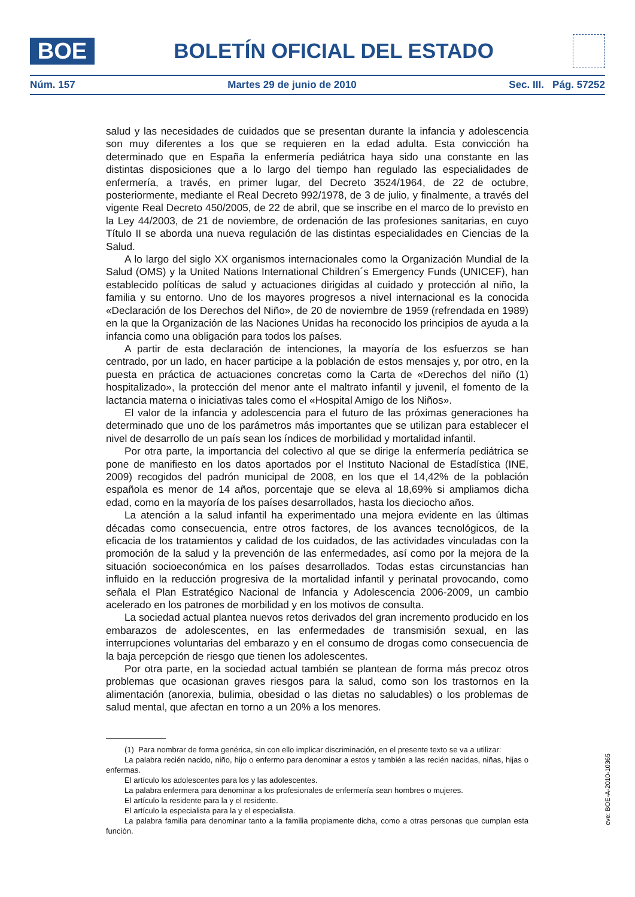BOE
BOLETÍN OFICIAL DEL ESTADO
Núm. 157 Martes 29 de junio de 2010 Sec. III. Pág. 57252
salud y las necesidades de cuidados que se presentan durante la infancia y adolescencia son muy diferentes a los que se requieren en la edad adulta. Esta convicción ha determinado que en España la enfermería pediátrica haya sido una constante en las distintas disposiciones que a lo largo del tiempo han regulado las especialidades de enfermería, a través, en primer lugar, del Decreto 3524/1964, de 22 de octubre, posteriormente, mediante el Real Decreto 992/1978, de 3 de julio, y finalmente, a través del vigente Real Decreto 450/2005, de 22 de abril, que se inscribe en el marco de lo previsto en la Ley 44/2003, de 21 de noviembre, de ordenación de las profesiones sanitarias, en cuyo Título II se aborda una nueva regulación de las distintas especialidades en Ciencias de la Salud.
A lo largo del siglo XX organismos internacionales como la Organización Mundial de la Salud (OMS) y la United Nations International Children´s Emergency Funds (UNICEF), han establecido políticas de salud y actuaciones dirigidas al cuidado y protección al niño, la familia y su entorno. Uno de los mayores progresos a nivel internacional es la conocida «Declaración de los Derechos del Niño», de 20 de noviembre de 1959 (refrendada en 1989) en la que la Organización de las Naciones Unidas ha reconocido los principios de ayuda a la infancia como una obligación para todos los países.
A partir de esta declaración de intenciones, la mayoría de los esfuerzos se han centrado, por un lado, en hacer participe a la población de estos mensajes y, por otro, en la puesta en práctica de actuaciones concretas como la Carta de «Derechos del niño (1) hospitalizado», la protección del menor ante el maltrato infantil y juvenil, el fomento de la lactancia materna o iniciativas tales como el «Hospital Amigo de los Niños».
El valor de la infancia y adolescencia para el futuro de las próximas generaciones ha determinado que uno de los parámetros más importantes que se utilizan para establecer el nivel de desarrollo de un país sean los índices de morbilidad y mortalidad infantil.
Por otra parte, la importancia del colectivo al que se dirige la enfermería pediátrica se pone de manifiesto en los datos aportados por el Instituto Nacional de Estadística (INE, 2009) recogidos del padrón municipal de 2008, en los que el 14,42% de la población española es menor de 14 años, porcentaje que se eleva al 18,69% si ampliamos dicha edad, como en la mayoría de los países desarrollados, hasta los dieciocho años.
La atención a la salud infantil ha experimentado una mejora evidente en las últimas décadas como consecuencia, entre otros factores, de los avances tecnológicos, de la eficacia de los tratamientos y calidad de los cuidados, de las actividades vinculadas con la promoción de la salud y la prevención de las enfermedades, así como por la mejora de la situación socioeconómica en los países desarrollados. Todas estas circunstancias han influido en la reducción progresiva de la mortalidad infantil y perinatal provocando, como señala el Plan Estratégico Nacional de Infancia y Adolescencia 2006-2009, un cambio acelerado en los patrones de morbilidad y en los motivos de consulta.
La sociedad actual plantea nuevos retos derivados del gran incremento producido en los embarazos de adolescentes, en las enfermedades de transmisión sexual, en las interrupciones voluntarias del embarazo y en el consumo de drogas como consecuencia de la baja percepción de riesgo que tienen los adolescentes.
Por otra parte, en la sociedad actual también se plantean de forma más precoz otros problemas que ocasionan graves riesgos para la salud, como son los trastornos en la alimentación (anorexia, bulimia, obesidad o las dietas no saludables) o los problemas de salud mental, que afectan en torno a un 20% a los menores.
(1) Para nombrar de forma genérica, sin con ello implicar discriminación, en el presente texto se va a utilizar:
La palabra recién nacido, niño, hijo o enfermo para denominar a estos y también a las recién nacidas, niñas, hijas o enfermas.
El artículo los adolescentes para los y las adolescentes.
La palabra enfermera para denominar a los profesionales de enfermería sean hombres o mujeres.
El artículo la residente para la y el residente.
El artículo la especialista para la y el especialista.
La palabra familia para denominar tanto a la familia propiamente dicha, como a otras personas que cumplan esta función.
cve: BOE-A-2010-10365